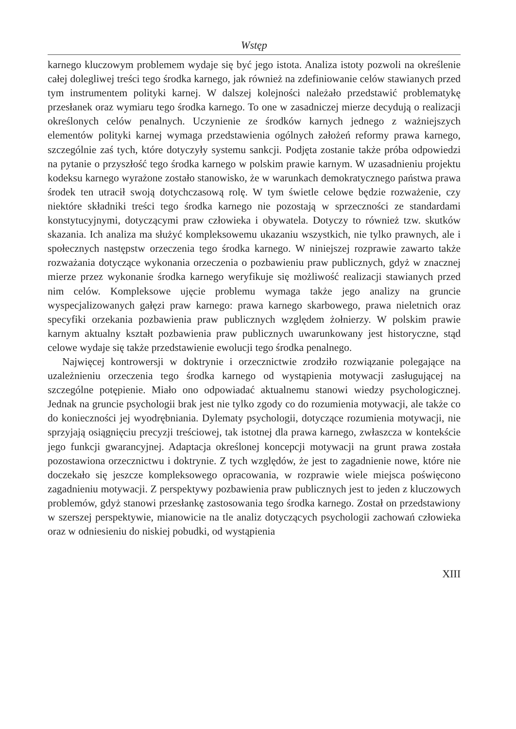Wstęp
karnego kluczowym problemem wydaje się być jego istota. Analiza istoty pozwoli na określenie całej dolegliwej treści tego środka karnego, jak również na zdefiniowanie celów stawianych przed tym instrumentem polityki karnej. W dalszej kolejności należało przedstawić problematykę przesłanek oraz wymiaru tego środka karnego. To one w zasadniczej mierze decydują o realizacji określonych celów penalnych. Uczynienie ze środków karnych jednego z ważniejszych elementów polityki karnej wymaga przedstawienia ogólnych założeń reformy prawa karnego, szczególnie zaś tych, które dotyczyły systemu sankcji. Podjęta zostanie także próba odpowiedzi na pytanie o przyszłość tego środka karnego w polskim prawie karnym. W uzasadnieniu projektu kodeksu karnego wyrażone zostało stanowisko, że w warunkach demokratycznego państwa prawa środek ten utracił swoją dotychczasową rolę. W tym świetle celowe będzie rozważenie, czy niektóre składniki treści tego środka karnego nie pozostają w sprzeczności ze standardami konstytucyjnymi, dotyczącymi praw człowieka i obywatela. Dotyczy to również tzw. skutków skazania. Ich analiza ma służyć kompleksowemu ukazaniu wszystkich, nie tylko prawnych, ale i społecznych następstw orzeczenia tego środka karnego. W niniejszej rozprawie zawarto także rozważania dotyczące wykonania orzeczenia o pozbawieniu praw publicznych, gdyż w znacznej mierze przez wykonanie środka karnego weryfikuje się możliwość realizacji stawianych przed nim celów. Kompleksowe ujęcie problemu wymaga także jego analizy na gruncie wyspecjalizowanych gałęzi praw karnego: prawa karnego skarbowego, prawa nieletnich oraz specyfiki orzekania pozbawienia praw publicznych względem żołnierzy. W polskim prawie karnym aktualny kształt pozbawienia praw publicznych uwarunkowany jest historyczne, stąd celowe wydaje się także przedstawienie ewolucji tego środka penalnego.
Najwięcej kontrowersji w doktrynie i orzecznictwie zrodziło rozwiązanie polegające na uzależnieniu orzeczenia tego środka karnego od wystąpienia motywacji zasługującej na szczególne potępienie. Miało ono odpowiadać aktualnemu stanowi wiedzy psychologicznej. Jednak na gruncie psychologii brak jest nie tylko zgody co do rozumienia motywacji, ale także co do konieczności jej wyodrębniania. Dylematy psychologii, dotyczące rozumienia motywacji, nie sprzyjają osiągnięciu precyzji treściowej, tak istotnej dla prawa karnego, zwłaszcza w kontekście jego funkcji gwarancyjnej. Adaptacja określonej koncepcji motywacji na grunt prawa została pozostawiona orzecznictwu i doktrynie. Z tych względów, że jest to zagadnienie nowe, które nie doczekało się jeszcze kompleksowego opracowania, w rozprawie wiele miejsca poświęcono zagadnieniu motywacji. Z perspektywy pozbawienia praw publicznych jest to jeden z kluczowych problemów, gdyż stanowi przesłankę zastosowania tego środka karnego. Został on przedstawiony w szerszej perspektywie, mianowicie na tle analiz dotyczących psychologii zachowań człowieka oraz w odniesieniu do niskiej pobudki, od wystąpienia
XIII